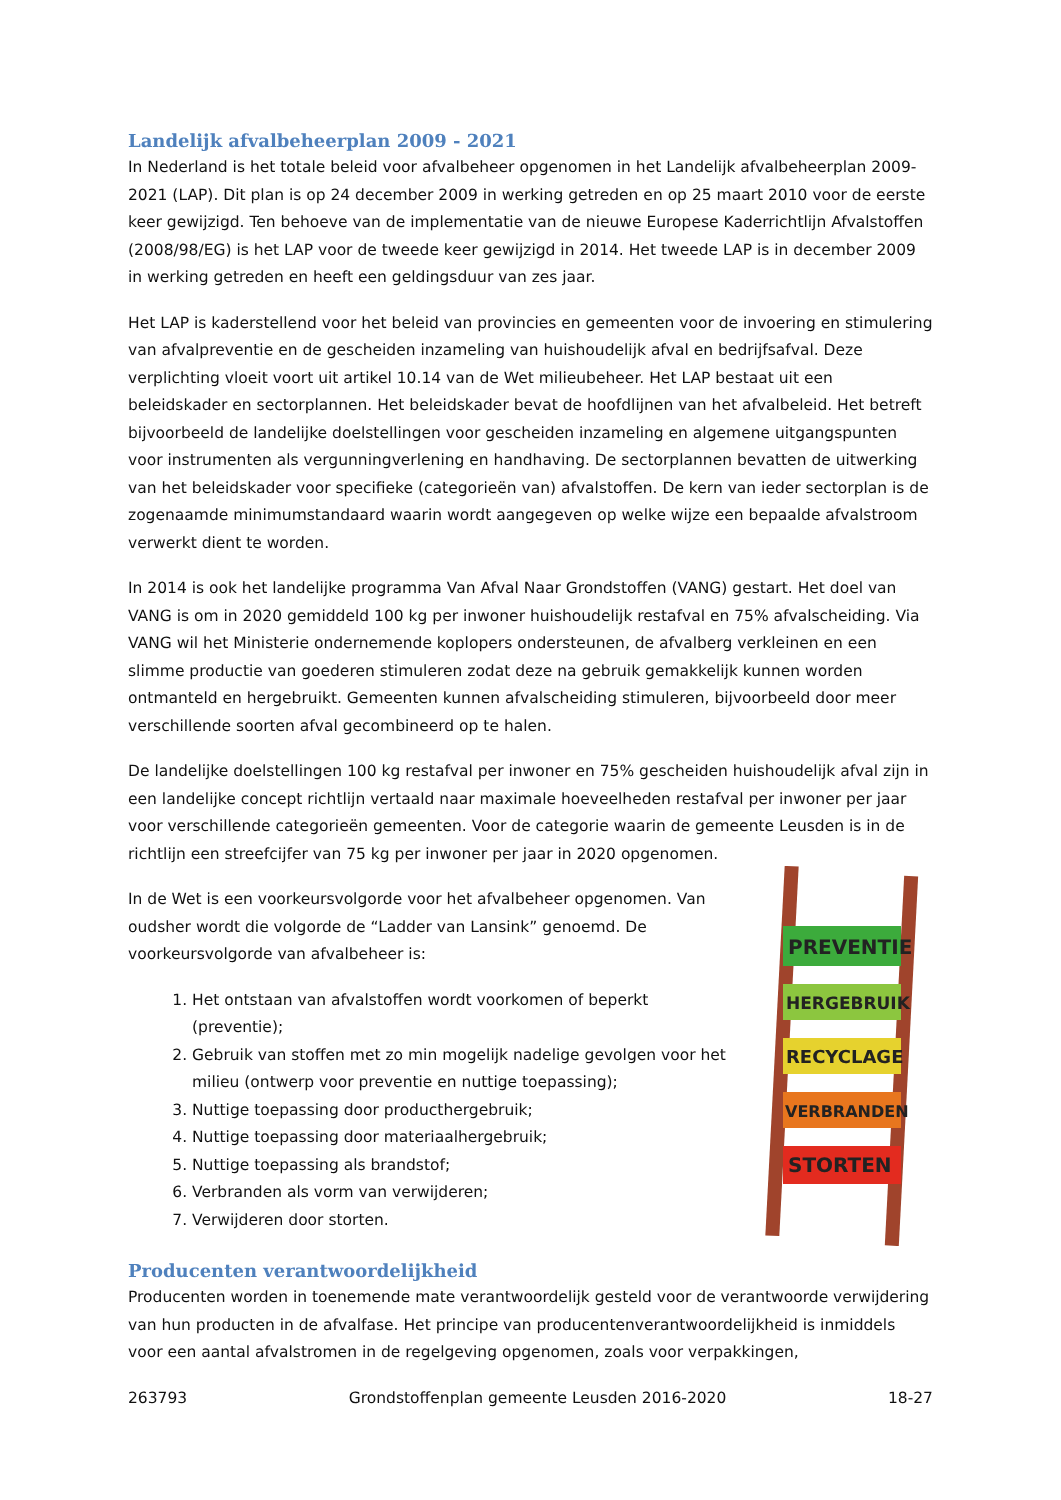Landelijk afvalbeheerplan 2009 - 2021
In Nederland is het totale beleid voor afvalbeheer opgenomen in het Landelijk afvalbeheerplan 2009-2021 (LAP). Dit plan is op 24 december 2009 in werking getreden en op 25 maart 2010 voor de eerste keer gewijzigd. Ten behoeve van de implementatie van de nieuwe Europese Kaderrichtlijn Afvalstoffen (2008/98/EG) is het LAP voor de tweede keer gewijzigd in 2014. Het tweede LAP is in december 2009 in werking getreden en heeft een geldingsduur van zes jaar.
Het LAP is kaderstellend voor het beleid van provincies en gemeenten voor de invoering en stimulering van afvalpreventie en de gescheiden inzameling van huishoudelijk afval en bedrijfsafval. Deze verplichting vloeit voort uit artikel 10.14 van de Wet milieubeheer. Het LAP bestaat uit een beleidskader en sectorplannen. Het beleidskader bevat de hoofdlijnen van het afvalbeleid. Het betreft bijvoorbeeld de landelijke doelstellingen voor gescheiden inzameling en algemene uitgangspunten voor instrumenten als vergunningverlening en handhaving. De sectorplannen bevatten de uitwerking van het beleidskader voor specifieke (categorieën van) afvalstoffen. De kern van ieder sectorplan is de zogenaamde minimumstandaard waarin wordt aangegeven op welke wijze een bepaalde afvalstroom verwerkt dient te worden.
In 2014 is ook het landelijke programma Van Afval Naar Grondstoffen (VANG) gestart. Het doel van VANG is om in 2020 gemiddeld 100 kg per inwoner huishoudelijk restafval en 75% afvalscheiding. Via VANG wil het Ministerie ondernemende koplopers ondersteunen, de afvalberg verkleinen en een slimme productie van goederen stimuleren zodat deze na gebruik gemakkelijk kunnen worden ontmanteld en hergebruikt. Gemeenten kunnen afvalscheiding stimuleren, bijvoorbeeld door meer verschillende soorten afval gecombineerd op te halen.
De landelijke doelstellingen 100 kg restafval per inwoner en 75% gescheiden huishoudelijk afval zijn in een landelijke concept richtlijn vertaald naar maximale hoeveelheden restafval per inwoner per jaar voor verschillende categorieën gemeenten. Voor de categorie waarin de gemeente Leusden is in de richtlijn een streefcijfer van 75 kg per inwoner per jaar in 2020 opgenomen.
In de Wet is een voorkeursvolgorde voor het afvalbeheer opgenomen. Van oudsher wordt die volgorde de “Ladder van Lansink” genoemd. De voorkeursvolgorde van afvalbeheer is:
1. Het ontstaan van afvalstoffen wordt voorkomen of beperkt (preventie);
2. Gebruik van stoffen met zo min mogelijk nadelige gevolgen voor het milieu (ontwerp voor preventie en nuttige toepassing);
3. Nuttige toepassing door producthergebruik;
4. Nuttige toepassing door materiaalhergebruik;
5. Nuttige toepassing als brandstof;
6. Verbranden als vorm van verwijderen;
7. Verwijderen door storten.
PREVENTIE
HERGEBRUIK
RECYCLAGE
VERBRANDEN
STORTEN
Producenten verantwoordelijkheid
Producenten worden in toenemende mate verantwoordelijk gesteld voor de verantwoorde verwijdering van hun producten in de afvalfase. Het principe van producentenverantwoordelijkheid is inmiddels voor een aantal afvalstromen in de regelgeving opgenomen, zoals voor verpakkingen,
263793 Grondstoffenplan gemeente Leusden 2016-2020 18-27